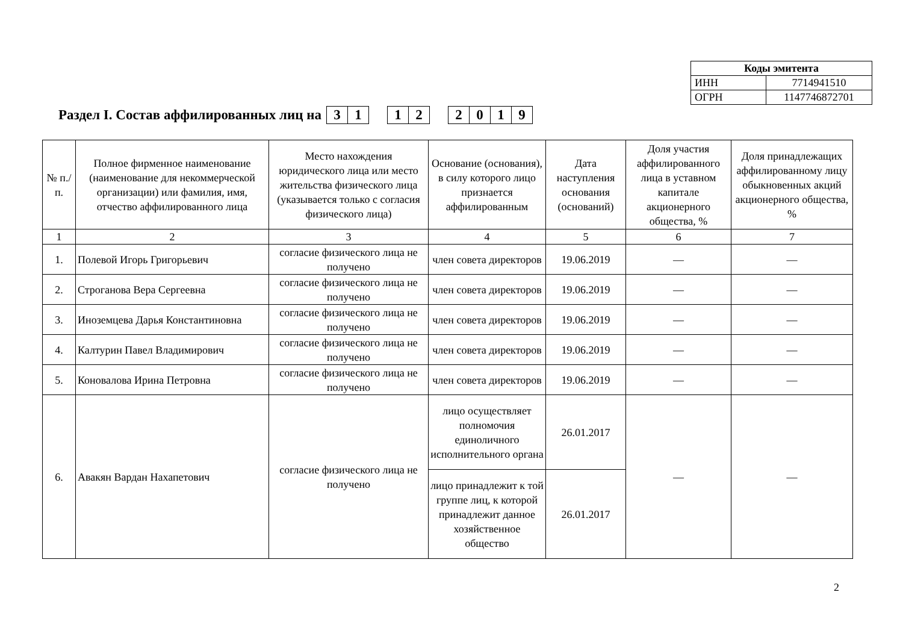| Коды эмитента | |
| ИНН | 7714941510 |
| ОГРН | 1147746872701 |
Раздел I. Состав аффилированных лиц на 3 1 12 2019
| № п./п. | Полное фирменное наименование (наименование для некоммерческой организации) или фамилия, имя, отчество аффилированного лица | Место нахождения юридического лица или место жительства физического лица (указывается только с согласия физического лица) | Основание (основания), в силу которого лицо признается аффилированным | Дата наступления основания (оснований) | Доля участия аффилированного лица в уставном капитале акционерного общества, % | Доля принадлежащих аффилированному лицу обыкновенных акций акционерного общества, % |
| --- | --- | --- | --- | --- | --- | --- |
| 1 | 2 | 3 | 4 | 5 | 6 | 7 |
| 1. | Полевой Игорь Григорьевич | согласие физического лица не получено | член совета директоров | 19.06.2019 | — | — |
| 2. | Строганова Вера Сергеевна | согласие физического лица не получено | член совета директоров | 19.06.2019 | — | — |
| 3. | Иноземцева Дарья Константиновна | согласие физического лица не получено | член совета директоров | 19.06.2019 | — | — |
| 4. | Калтурин Павел Владимирович | согласие физического лица не получено | член совета директоров | 19.06.2019 | — | — |
| 5. | Коновалова Ирина Петровна | согласие физического лица не получено | член совета директоров | 19.06.2019 | — | — |
| 6. | Авакян Вардан Нахапетович | согласие физического лица не получено | лицо осуществляет полномочия единоличного исполнительного органа | 26.01.2017 | — | — |
| | | | лицо принадлежит к той группе лиц, к которой принадлежит данное хозяйственное общество | 26.01.2017 | | |
2